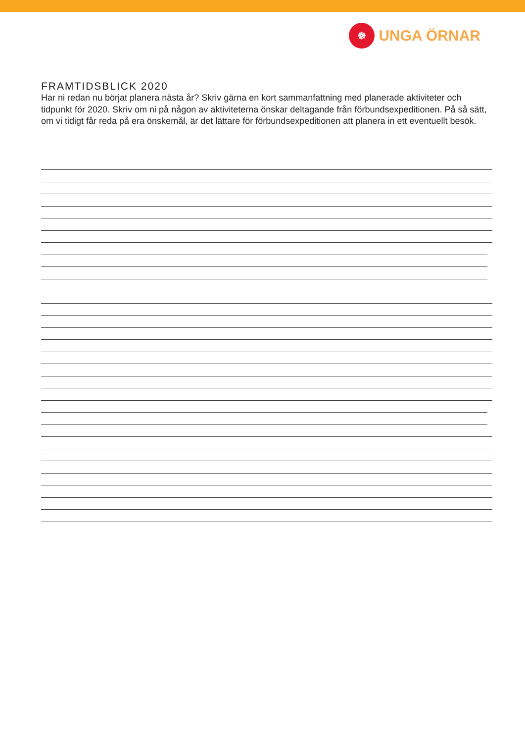☸
UNGA ÖRNAR
FRAMTIDSBLICK 2020
Har ni redan nu börjat planera nästa år? Skriv gärna en kort sammanfattning med planerade aktiviteter och tidpunkt för 2020. Skriv om ni på någon av aktiviteterna önskar deltagande från förbundsexpeditionen. På så sätt, om vi tidigt får reda på era önskemål, är det lättare för förbundsexpeditionen att planera in ett eventuellt besök.